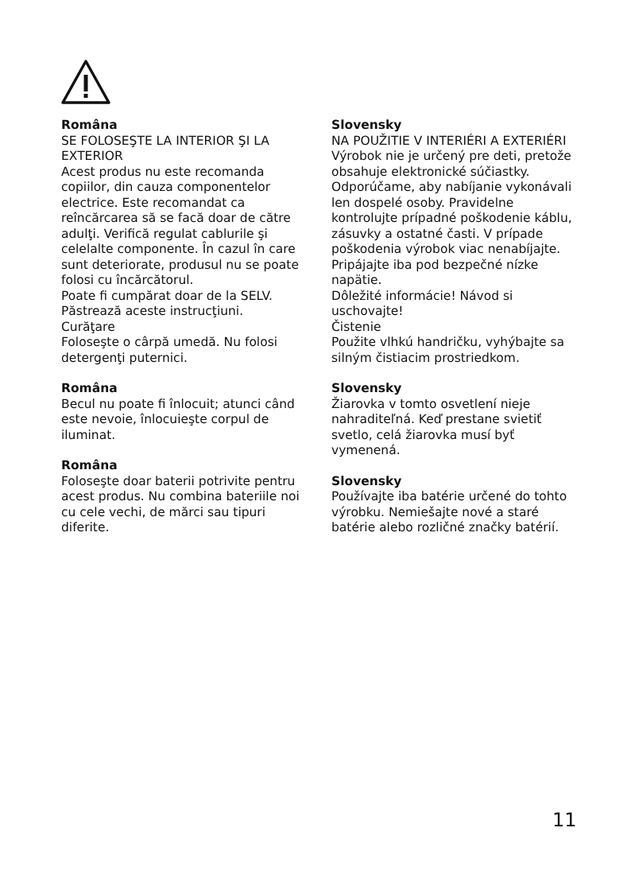Româna
SE FOLOSEŞTE LA INTERIOR ŞI LA EXTERIOR
Acest produs nu este recomanda copiilor, din cauza componentelor electrice. Este recomandat ca reîncărcarea să se facă doar de către adulţi. Verifică regulat cablurile şi celelalte componente. În cazul în care sunt deteriorate, produsul nu se poate folosi cu încărcătorul.
Poate fi cumpărat doar de la SELV.
Păstrează aceste instrucţiuni.
Curăţare
Foloseşte o cârpă umedă. Nu folosi detergenţi puternici.
Româna
Becul nu poate fi înlocuit; atunci când este nevoie, înlocuieşte corpul de iluminat.
Româna
Foloseşte doar baterii potrivite pentru acest produs. Nu combina bateriile noi cu cele vechi, de mărci sau tipuri diferite.
Slovensky
NA POUŽITIE V INTERIÉRI A EXTERIÉRI
Výrobok nie je určený pre deti, pretože obsahuje elektronické súčiastky. Odporúčame, aby nabíjanie vykonávali len dospelé osoby. Pravidelne kontrolujte prípadné poškodenie káblu, zásuvky a ostatné časti. V prípade poškodenia výrobok viac nenabíjajte.
Pripájajte iba pod bezpečné nízke napätie.
Dôležité informácie! Návod si uschovajte!
Čistenie
Použite vlhkú handričku, vyhýbajte sa silným čistiacim prostriedkom.
Slovensky
Žiarovka v tomto osvetlení nieje nahraditeľná. Keď prestane svietiť svetlo, celá žiarovka musí byť vymenená.
Slovensky
Používajte iba batérie určené do tohto výrobku. Nemiešajte nové a staré batérie alebo rozličné značky batérií.
11